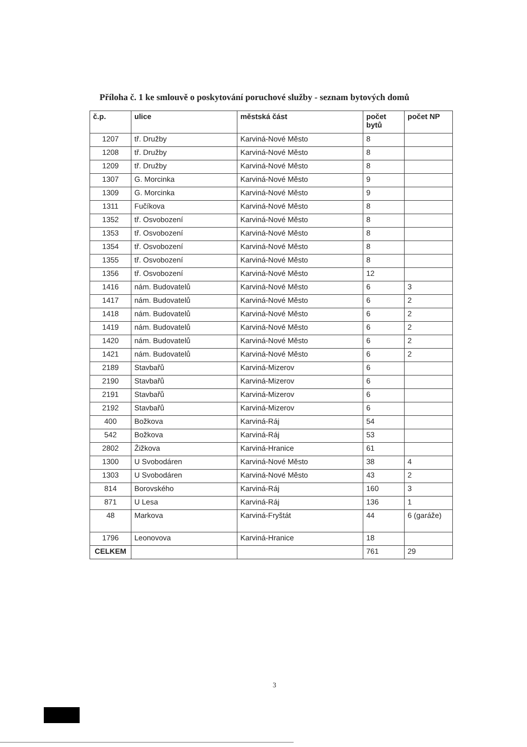Příloha č. 1 ke smlouvě o poskytování poruchové služby - seznam bytových domů
| č.p. | ulice | městská část | počet bytů | počet NP |
| --- | --- | --- | --- | --- |
| 1207 | tř. Družby | Karviná-Nové Město | 8 | |
| 1208 | tř. Družby | Karviná-Nové Město | 8 | |
| 1209 | tř. Družby | Karviná-Nové Město | 8 | |
| 1307 | G. Morcinka | Karviná-Nové Město | 9 | |
| 1309 | G. Morcinka | Karviná-Nové Město | 9 | |
| 1311 | Fučíkova | Karviná-Nové Město | 8 | |
| 1352 | tř. Osvobození | Karviná-Nové Město | 8 | |
| 1353 | tř. Osvobození | Karviná-Nové Město | 8 | |
| 1354 | tř. Osvobození | Karviná-Nové Město | 8 | |
| 1355 | tř. Osvobození | Karviná-Nové Město | 8 | |
| 1356 | tř. Osvobození | Karviná-Nové Město | 12 | |
| 1416 | nám. Budovatelů | Karviná-Nové Město | 6 | 3 |
| 1417 | nám. Budovatelů | Karviná-Nové Město | 6 | 2 |
| 1418 | nám. Budovatelů | Karviná-Nové Město | 6 | 2 |
| 1419 | nám. Budovatelů | Karviná-Nové Město | 6 | 2 |
| 1420 | nám. Budovatelů | Karviná-Nové Město | 6 | 2 |
| 1421 | nám. Budovatelů | Karviná-Nové Město | 6 | 2 |
| 2189 | Stavbařů | Karviná-Mizerov | 6 | |
| 2190 | Stavbařů | Karviná-Mizerov | 6 | |
| 2191 | Stavbařů | Karviná-Mizerov | 6 | |
| 2192 | Stavbařů | Karviná-Mizerov | 6 | |
| 400 | Božkova | Karviná-Ráj | 54 | |
| 542 | Božkova | Karviná-Ráj | 53 | |
| 2802 | Žižkova | Karviná-Hranice | 61 | |
| 1300 | U Svobodáren | Karviná-Nové Město | 38 | 4 |
| 1303 | U Svobodáren | Karviná-Nové Město | 43 | 2 |
| 814 | Borovského | Karviná-Ráj | 160 | 3 |
| 871 | U Lesa | Karviná-Ráj | 136 | 1 |
| 48 | Markova | Karviná-Fryštát | 44 | 6 (garáže) |
| 1796 | Leonovova | Karviná-Hranice | 18 | |
| CELKEM | | | 761 | 29 |
3